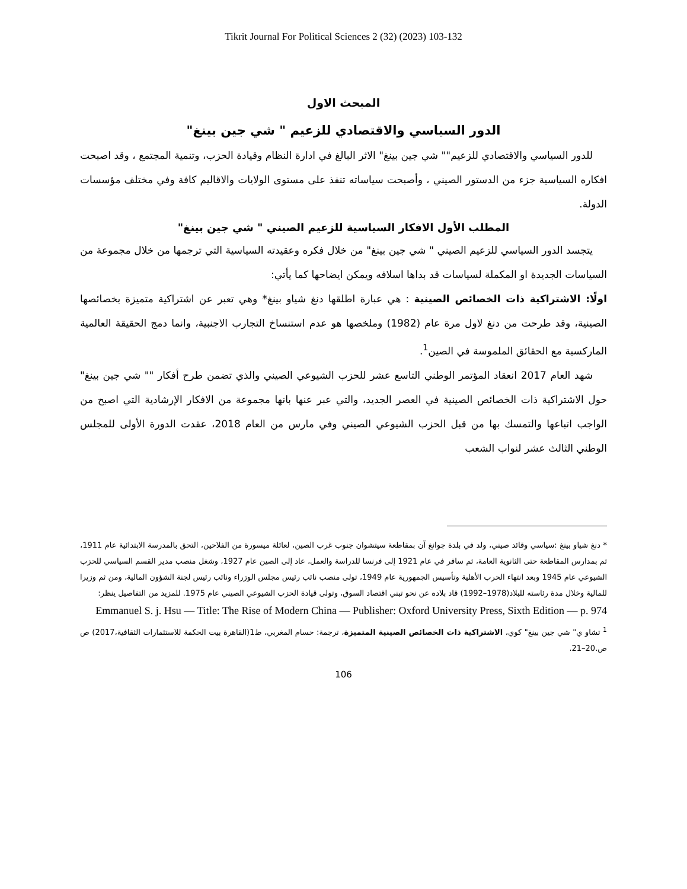Tikrit Journal For Political Sciences 2 (32) (2023) 103-132
المبحث الاول
الدور السياسي والاقتصادي للزعيم " شي جين بينغ"
للدور السياسي والاقتصادي للزعيم"" شي جين بينغ" الاثر البالغ في ادارة النظام وقيادة الحزب، وتنمية المجتمع ، وقد اصبحت افكاره السياسية جزء من الدستور الصيني ، وأصبحت سياساته تنفذ على مستوى الولايات والاقاليم كافة وفي مختلف مؤسسات الدولة.
المطلب الأول الافكار السياسية للزعيم الصيني " شي جين بينغ"
يتجسد الدور السياسي للزعيم الصيني " شي جين بينغ" من خلال فكره وعقيدته السياسية التي ترجمها من خلال مجموعة من السياسات الجديدة او المكملة لسياسات قد بداها اسلافه ويمكن ايضاحها كما يأتي:
اولًا: الاشتراكية ذات الخصائص الصينية : هي عبارة اطلقها دنغ شياو بينغ* وهي تعبر عن اشتراكية متميزة بخصائصها الصينية، وقد طرحت من دنغ لاول مرة عام (1982) وملخصها هو عدم استنساخ التجارب الاجنبية، وانما دمج الحقيقة العالمية الماركسية مع الحقائق الملموسة في الصين<sup>1</sup>.
شهد العام 2017 انعقاد المؤتمر الوطني التاسع عشر للحزب الشيوعي الصيني والذي تضمن طرح أفكار "" شي جين بينغ" حول الاشتراكية ذات الخصائص الصينية في العصر الجديد، والتي عبر عنها بانها مجموعة من الافكار الإرشادية التي اصبح من الواجب اتباعها والتمسك بها من قبل الحزب الشيوعي الصيني وفي مارس من العام 2018، عقدت الدورة الأولى للمجلس الوطني الثالث عشر لنواب الشعب
* دنغ شياو بينغ :سياسي وقائد صيني، ولد في بلدة جوانغ آن بمقاطعة سيتشوان جنوب غرب الصين، لعائلة ميسورة من الفلاحين، التحق بالمدرسة الابتدائية عام 1911، ثم بمدارس المقاطعة حتى الثانوية العامة، ثم سافر في عام 1921 إلى فرنسا للدراسة والعمل، عاد إلى الصين عام 1927، وشغل منصب مدير القسم السياسي للحزب الشيوعي عام 1945 وبعد انتهاء الحرب الأهلية وتأسيس الجمهورية عام 1949، تولى منصب نائب رئيس مجلس الوزراء ونائب رئيس لجنة الشؤون المالية، ومن ثم وزيرا للمالية وخلال مدة رئاسته للبلاد(1978–1992) قاد بلاده عن نحو تبني اقتصاد السوق، وتولى قيادة الحزب الشيوعي الصيني عام 1975. للمزيد من التفاصيل ينظر:
Emmanuel S. j. Hsu — Title: The Rise of Modern China — Publisher: Oxford University Press, Sixth Edition — p. 974
<sup>1</sup> تشاو ي" شي جين بينغ" كوي، الاشتراكية ذات الخصائص الصينية المتميزة، ترجمة: حسام المغربي، ط1(القاهرة بيت الحكمة للاستثمارات الثقافية،2017) ص ص.20–21.
106